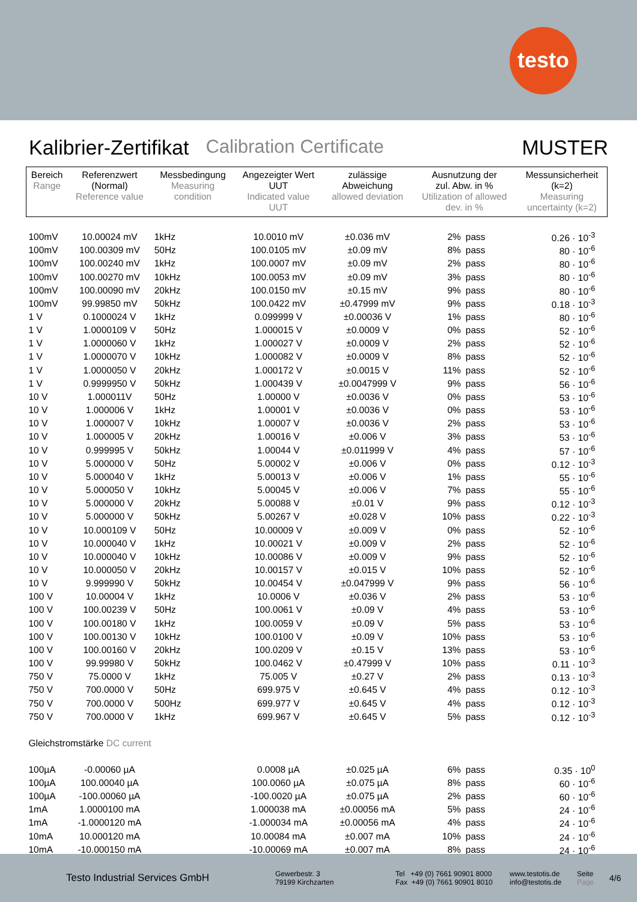testo
Kalibrier-Zertifikat Calibration Certificate MUSTER
| Bereich Range | Referenzwert (Normal) Reference value | Messbedingung Measuring condition | Angezeigter Wert UUT Indicated value UUT | zulässige Abweichung allowed deviation | Ausnutzung der zul. Abw. in % Utilization of allowed dev. in % | | Messunsicherheit (k=2) Measuring uncertainty (k=2) |
| --- | --- | --- | --- | --- | --- | --- | --- |
| 100mV | 10.00024 mV | 1kHz | 10.0010 mV | ±0.036 mV | 2% | pass | 0.26 · 10<sup>-3</sup> |
| 100mV | 100.00309 mV | 50Hz | 100.0105 mV | ±0.09 mV | 8% | pass | 80 · 10<sup>-6</sup> |
| 100mV | 100.00240 mV | 1kHz | 100.0007 mV | ±0.09 mV | 2% | pass | 80 · 10<sup>-6</sup> |
| 100mV | 100.00270 mV | 10kHz | 100.0053 mV | ±0.09 mV | 3% | pass | 80 · 10<sup>-6</sup> |
| 100mV | 100.00090 mV | 20kHz | 100.0150 mV | ±0.15 mV | 9% | pass | 80 · 10<sup>-6</sup> |
| 100mV | 99.99850 mV | 50kHz | 100.0422 mV | ±0.47999 mV | 9% | pass | 0.18 · 10<sup>-3</sup> |
| 1 V | 0.1000024 V | 1kHz | 0.099999 V | ±0.00036 V | 1% | pass | 80 · 10<sup>-6</sup> |
| 1 V | 1.0000109 V | 50Hz | 1.000015 V | ±0.0009 V | 0% | pass | 52 · 10<sup>-6</sup> |
| 1 V | 1.0000060 V | 1kHz | 1.000027 V | ±0.0009 V | 2% | pass | 52 · 10<sup>-6</sup> |
| 1 V | 1.0000070 V | 10kHz | 1.000082 V | ±0.0009 V | 8% | pass | 52 · 10<sup>-6</sup> |
| 1 V | 1.0000050 V | 20kHz | 1.000172 V | ±0.0015 V | 11% | pass | 52 · 10<sup>-6</sup> |
| 1 V | 0.9999950 V | 50kHz | 1.000439 V | ±0.0047999 V | 9% | pass | 56 · 10<sup>-6</sup> |
| 10 V | 1.000011V | 50Hz | 1.00000 V | ±0.0036 V | 0% | pass | 53 · 10<sup>-6</sup> |
| 10 V | 1.000006 V | 1kHz | 1.00001 V | ±0.0036 V | 0% | pass | 53 · 10<sup>-6</sup> |
| 10 V | 1.000007 V | 10kHz | 1.00007 V | ±0.0036 V | 2% | pass | 53 · 10<sup>-6</sup> |
| 10 V | 1.000005 V | 20kHz | 1.00016 V | ±0.006 V | 3% | pass | 53 · 10<sup>-6</sup> |
| 10 V | 0.999995 V | 50kHz | 1.00044 V | ±0.011999 V | 4% | pass | 57 · 10<sup>-6</sup> |
| 10 V | 5.000000 V | 50Hz | 5.00002 V | ±0.006 V | 0% | pass | 0.12 · 10<sup>-3</sup> |
| 10 V | 5.000040 V | 1kHz | 5.00013 V | ±0.006 V | 1% | pass | 55 · 10<sup>-6</sup> |
| 10 V | 5.000050 V | 10kHz | 5.00045 V | ±0.006 V | 7% | pass | 55 · 10<sup>-6</sup> |
| 10 V | 5.000000 V | 20kHz | 5.00088 V | ±0.01 V | 9% | pass | 0.12 · 10<sup>-3</sup> |
| 10 V | 5.000000 V | 50kHz | 5.00267 V | ±0.028 V | 10% | pass | 0.22 · 10<sup>-3</sup> |
| 10 V | 10.000109 V | 50Hz | 10.00009 V | ±0.009 V | 0% | pass | 52 · 10<sup>-6</sup> |
| 10 V | 10.000040 V | 1kHz | 10.00021 V | ±0.009 V | 2% | pass | 52 · 10<sup>-6</sup> |
| 10 V | 10.000040 V | 10kHz | 10.00086 V | ±0.009 V | 9% | pass | 52 · 10<sup>-6</sup> |
| 10 V | 10.000050 V | 20kHz | 10.00157 V | ±0.015 V | 10% | pass | 52 · 10<sup>-6</sup> |
| 10 V | 9.999990 V | 50kHz | 10.00454 V | ±0.047999 V | 9% | pass | 56 · 10<sup>-6</sup> |
| 100 V | 10.00004 V | 1kHz | 10.0006 V | ±0.036 V | 2% | pass | 53 · 10<sup>-6</sup> |
| 100 V | 100.00239 V | 50Hz | 100.0061 V | ±0.09 V | 4% | pass | 53 · 10<sup>-6</sup> |
| 100 V | 100.00180 V | 1kHz | 100.0059 V | ±0.09 V | 5% | pass | 53 · 10<sup>-6</sup> |
| 100 V | 100.00130 V | 10kHz | 100.0100 V | ±0.09 V | 10% | pass | 53 · 10<sup>-6</sup> |
| 100 V | 100.00160 V | 20kHz | 100.0209 V | ±0.15 V | 13% | pass | 53 · 10<sup>-6</sup> |
| 100 V | 99.99980 V | 50kHz | 100.0462 V | ±0.47999 V | 10% | pass | 0.11 · 10<sup>-3</sup> |
| 750 V | 75.0000 V | 1kHz | 75.005 V | ±0.27 V | 2% | pass | 0.13 · 10<sup>-3</sup> |
| 750 V | 700.0000 V | 50Hz | 699.975 V | ±0.645 V | 4% | pass | 0.12 · 10<sup>-3</sup> |
| 750 V | 700.0000 V | 500Hz | 699.977 V | ±0.645 V | 4% | pass | 0.12 · 10<sup>-3</sup> |
| 750 V | 700.0000 V | 1kHz | 699.967 V | ±0.645 V | 5% | pass | 0.12 · 10<sup>-3</sup> |
| Gleichstromstärke DC current | | | | | | | |
| 100µA | -0.00060 µA | | 0.0008 µA | ±0.025 µA | 6% | pass | 0.35 · 10<sup>0</sup> |
| 100µA | 100.00040 µA | | 100.0060 µA | ±0.075 µA | 8% | pass | 60 · 10<sup>-6</sup> |
| 100µA | -100.00060 µA | | -100.0020 µA | ±0.075 µA | 2% | pass | 60 · 10<sup>-6</sup> |
| 1mA | 1.0000100 mA | | 1.000038 mA | ±0.00056 mA | 5% | pass | 24 · 10<sup>-6</sup> |
| 1mA | -1.0000120 mA | | -1.000034 mA | ±0.00056 mA | 4% | pass | 24 · 10<sup>-6</sup> |
| 10mA | 10.000120 mA | | 10.00084 mA | ±0.007 mA | 10% | pass | 24 · 10<sup>-6</sup> |
| 10mA | -10.000150 mA | | -10.00069 mA | ±0.007 mA | 8% | pass | 24 · 10<sup>-6</sup> |
Testo Industrial Services GmbH
Gewerbestr. 3
79199 Kirchzarten
Tel +49 (0) 7661 90901 8000
Fax +49 (0) 7661 90901 8010
www.testotis.de
info@testotis.de
Seite
Page
4/6